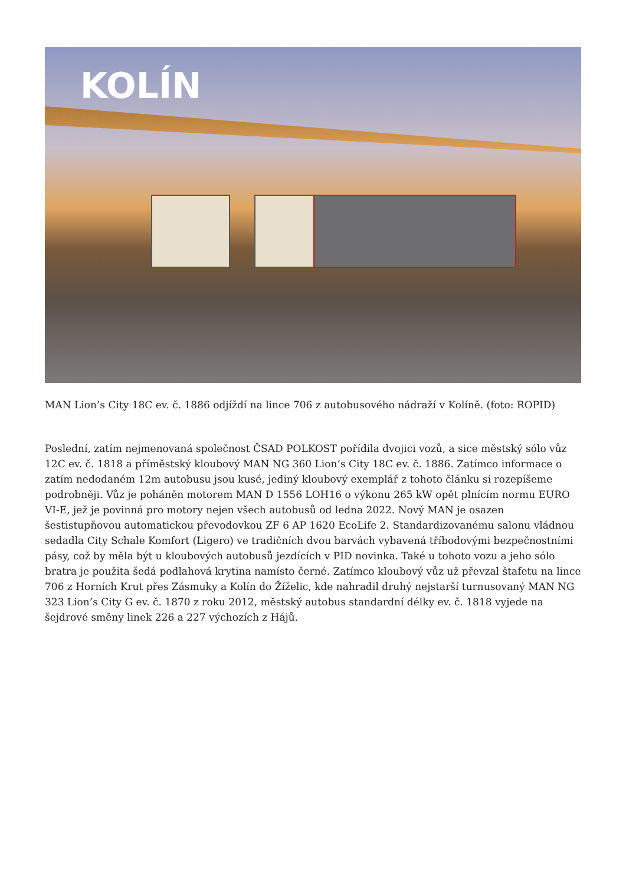KOLÍN
MAN Lion’s City 18C ev. č. 1886 odjíždí na lince 706 z autobusového nádraží v Kolíně. (foto: ROPID)
Poslední, zatím nejmenovaná společnost ČSAD POLKOST pořídila dvojici vozů, a sice městský sólo vůz 12C ev. č. 1818 a příměstský kloubový MAN NG 360 Lion’s City 18C ev. č. 1886. Zatímco informace o zatím nedodaném 12m autobusu jsou kusé, jediný kloubový exemplář z tohoto článku si rozepíšeme podrobněji. Vůz je poháněn motorem MAN D 1556 LOH16 o výkonu 265 kW opět plnícím normu EURO VI-E, jež je povinná pro motory nejen všech autobusů od ledna 2022. Nový MAN je osazen šestistupňovou automatickou převodovkou ZF 6 AP 1620 EcoLife 2. Standardizovanému salonu vládnou sedadla City Schale Komfort (Ligero) ve tradičních dvou barvách vybavená tříbodovými bezpečnostními pásy, což by měla být u kloubových autobusů jezdících v PID novinka. Také u tohoto vozu a jeho sólo bratra je použita šedá podlahová krytina namísto černé. Zatímco kloubový vůz už převzal štafetu na lince 706 z Horních Krut přes Zásmuky a Kolín do Žíželic, kde nahradil druhý nejstarší turnusovaný MAN NG 323 Lion’s City G ev. č. 1870 z roku 2012, městský autobus standardní délky ev. č. 1818 vyjede na šejdrové směny linek 226 a 227 výchozích z Hájů.